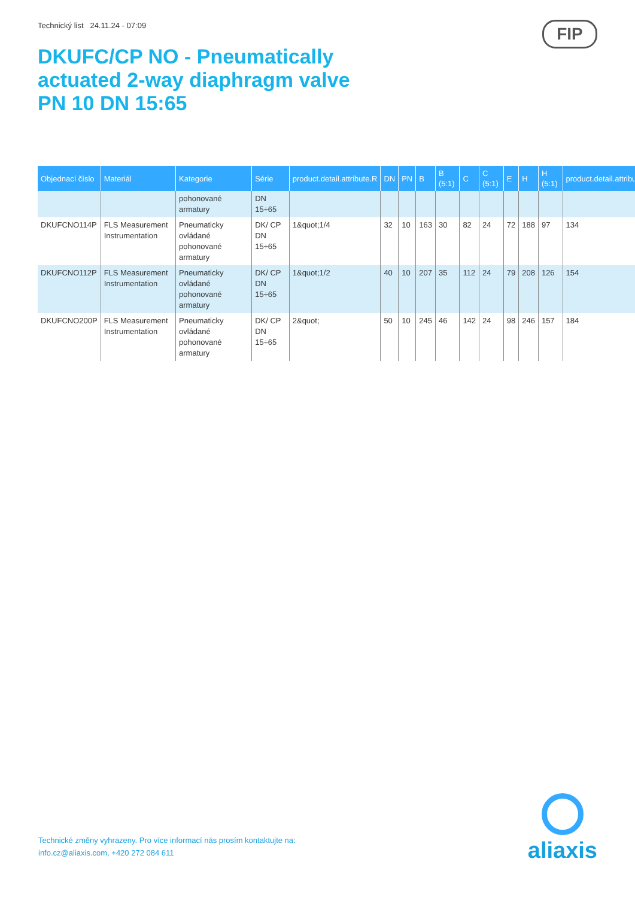Technický list 24.11.24 - 07:09
FIP
DKUFC/CP NO - Pneumatically
actuated 2-way diaphragm valve
PN 10 DN 15:65
| Objednací číslo | Materiál | Kategorie | Série | product.detail.attribute.R | DN | PN | B | B (5:1) | C | C (5:1) | E | H | H (5:1) | product.detail.attribut |
| --- | --- | --- | --- | --- | --- | --- | --- | --- | --- | --- | --- | --- | --- | --- |
| | | pohonované armatury | DN 15÷65 | | | | | | | | | | | |
| DKUFCNO114P | FLS Measurement Instrumentation | Pneumaticky ovládané pohonované armatury | DK/ CP DN 15÷65 | 1&quot;1/4 | 32 | 10 | 163 | 30 | 82 | 24 | 72 | 188 | 97 | 134 |
| DKUFCNO112P | FLS Measurement Instrumentation | Pneumaticky ovládané pohonované armatury | DK/ CP DN 15÷65 | 1&quot;1/2 | 40 | 10 | 207 | 35 | 112 | 24 | 79 | 208 | 126 | 154 |
| DKUFCNO200P | FLS Measurement Instrumentation | Pneumaticky ovládané pohonované armatury | DK/ CP DN 15÷65 | 2&quot; | 50 | 10 | 245 | 46 | 142 | 24 | 98 | 246 | 157 | 184 |
Technické změny vyhrazeny. Pro více informací nás prosím kontaktujte na:
info.cz@aliaxis.com, +420 272 084 611
aliaxis